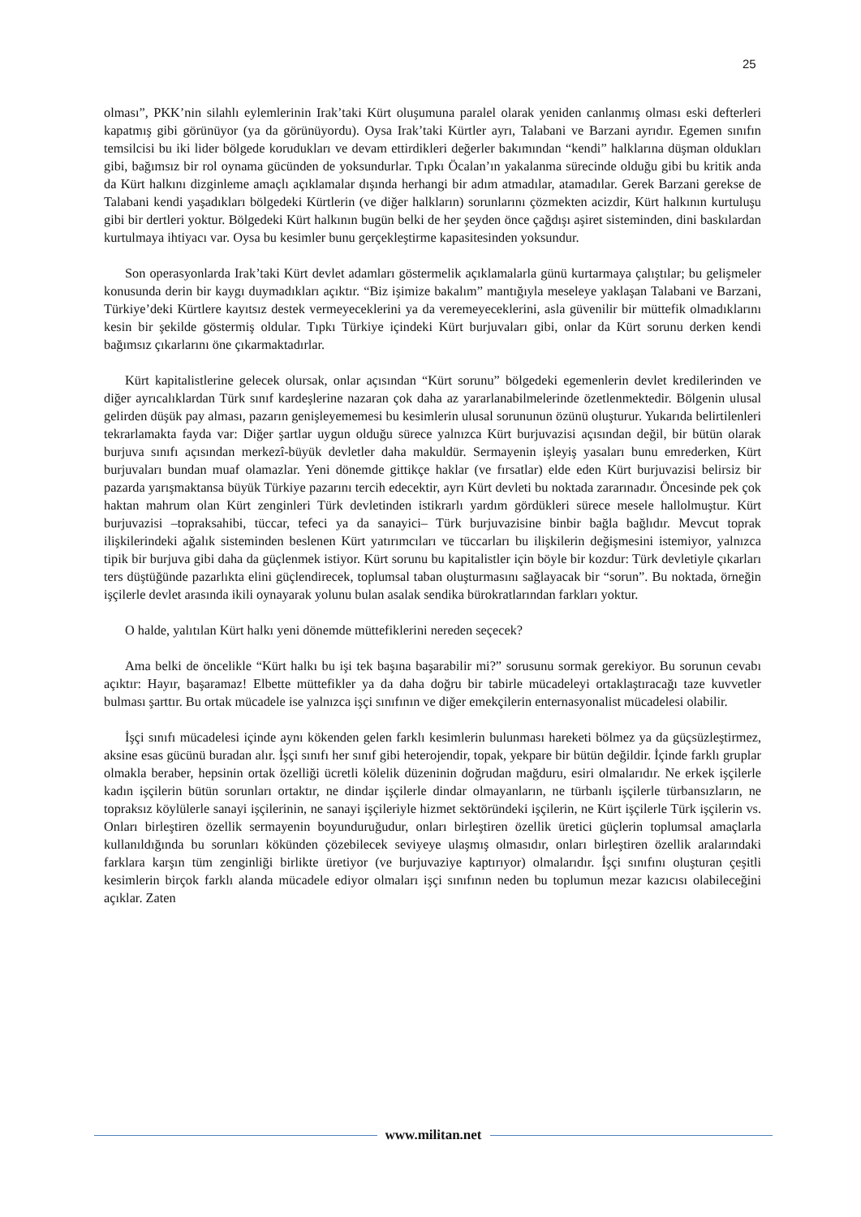25
olması”, PKK’nin silahlı eylemlerinin Irak’taki Kürt oluşumuna paralel olarak yeniden canlanmış olması eski defterleri kapatmış gibi görünüyor (ya da görünüyordu). Oysa Irak’taki Kürtler ayrı, Talabani ve Barzani ayrıdır. Egemen sınıfın temsilcisi bu iki lider bölgede korudukları ve devam ettirdikleri değerler bakımından “kendi” halklarına düşman oldukları gibi, bağımsız bir rol oynama gücünden de yoksundurlar. Tıpkı Öcalan’ın yakalanma sürecinde olduğu gibi bu kritik anda da Kürt halkını dizginleme amaçlı açıklamalar dışında herhangi bir adım atmadılar, atamadılar. Gerek Barzani gerekse de Talabani kendi yaşadıkları bölgedeki Kürtlerin (ve diğer halkların) sorunlarını çözmekten acizdir, Kürt halkının kurtuluşu gibi bir dertleri yoktur. Bölgedeki Kürt halkının bugün belki de her şeyden önce çağdışı aşiret sisteminden, dini baskılardan kurtulmaya ihtiyacı var. Oysa bu kesimler bunu gerçekleştirme kapasitesinden yoksundur.
Son operasyonlarda Irak’taki Kürt devlet adamları göstermelik açıklamalarla günü kurtarmaya çalıştılar; bu gelişmeler konusunda derin bir kaygı duymadıkları açıktır. “Biz işimize bakalım” mantığıyla meseleye yaklaşan Talabani ve Barzani, Türkiye’deki Kürtlere kayıtsız destek vermeyeceklerini ya da veremeyeceklerini, asla güvenilir bir müttefik olmadıklarını kesin bir şekilde göstermiş oldular. Tıpkı Türkiye içindeki Kürt burjuvaları gibi, onlar da Kürt sorunu derken kendi bağımsız çıkarlarını öne çıkarmaktadırlar.
Kürt kapitalistlerine gelecek olursak, onlar açısından “Kürt sorunu” bölgedeki egemenlerin devlet kredilerinden ve diğer ayrıcalıklardan Türk sınıf kardeşlerine nazaran çok daha az yararlanabilmelerinde özetlenmektedir. Bölgenin ulusal gelirden düşük pay alması, pazarın genişleyememesi bu kesimlerin ulusal sorununun özünü oluşturur. Yukarıda belirtilenleri tekrarlamakta fayda var: Diğer şartlar uygun olduğu sürece yalnızca Kürt burjuvazisi açısından değil, bir bütün olarak burjuva sınıfı açısından merkezî-büyük devletler daha makuldür. Sermayenin işleyiş yasaları bunu emrederken, Kürt burjuvaları bundan muaf olamazlar. Yeni dönemde gittikçe haklar (ve fırsatlar) elde eden Kürt burjuvazisi belirsiz bir pazarda yarışmaktansa büyük Türkiye pazarını tercih edecektir, ayrı Kürt devleti bu noktada zararınadır. Öncesinde pek çok haktan mahrum olan Kürt zenginleri Türk devletinden istikrarlı yardım gördükleri sürece mesele hallolmuştur. Kürt burjuvazisi –topraksahibi, tüccar, tefeci ya da sanayici– Türk burjuvazisine binbir bağla bağlıdır. Mevcut toprak ilişkilerindeki ağalık sisteminden beslenen Kürt yatırımcıları ve tüccarları bu ilişkilerin değişmesini istemiyor, yalnızca tipik bir burjuva gibi daha da güçlenmek istiyor. Kürt sorunu bu kapitalistler için böyle bir kozdur: Türk devletiyle çıkarları ters düştüğünde pazarlıkta elini güçlendirecek, toplumsal taban oluşturmasını sağlayacak bir “sorun”. Bu noktada, örneğin işçilerle devlet arasında ikili oynayarak yolunu bulan asalak sendika bürokratlarından farkları yoktur.
O halde, yalıtılan Kürt halkı yeni dönemde müttefiklerini nereden seçecek?
Ama belki de öncelikle “Kürt halkı bu işi tek başına başarabilir mi?” sorusunu sormak gerekiyor. Bu sorunun cevabı açıktır: Hayır, başaramaz! Elbette müttefikler ya da daha doğru bir tabirle mücadeleyi ortaklaştıracağı taze kuvvetler bulması şarttır. Bu ortak mücadele ise yalnızca işçi sınıfının ve diğer emekçilerin enternasyonalist mücadelesi olabilir.
İşçi sınıfı mücadelesi içinde aynı kökenden gelen farklı kesimlerin bulunması hareketi bölmez ya da güçsüzleştirmez, aksine esas gücünü buradan alır. İşçi sınıfı her sınıf gibi heterojendir, topak, yekpare bir bütün değildir. İçinde farklı gruplar olmakla beraber, hepsinin ortak özelliği ücretli kölelik düzeninin doğrudan mağduru, esiri olmalarıdır. Ne erkek işçilerle kadın işçilerin bütün sorunları ortaktır, ne dindar işçilerle dindar olmayanların, ne türbanlı işçilerle türbansızların, ne topraksız köylülerle sanayi işçilerinin, ne sanayi işçileriyle hizmet sektöründeki işçilerin, ne Kürt işçilerle Türk işçilerin vs. Onları birleştiren özellik sermayenin boyunduruğudur, onları birleştiren özellik üretici güçlerin toplumsal amaçlarla kullanıldığında bu sorunları kökünden çözebilecek seviyeye ulaşmış olmasıdır, onları birleştiren özellik aralarındaki farklara karşın tüm zenginliği birlikte üretiyor (ve burjuvaziye kaptırıyor) olmalarıdır. İşçi sınıfını oluşturan çeşitli kesimlerin birçok farklı alanda mücadele ediyor olmaları işçi sınıfının neden bu toplumun mezar kazıcısı olabileceğini açıklar. Zaten
www.militan.net